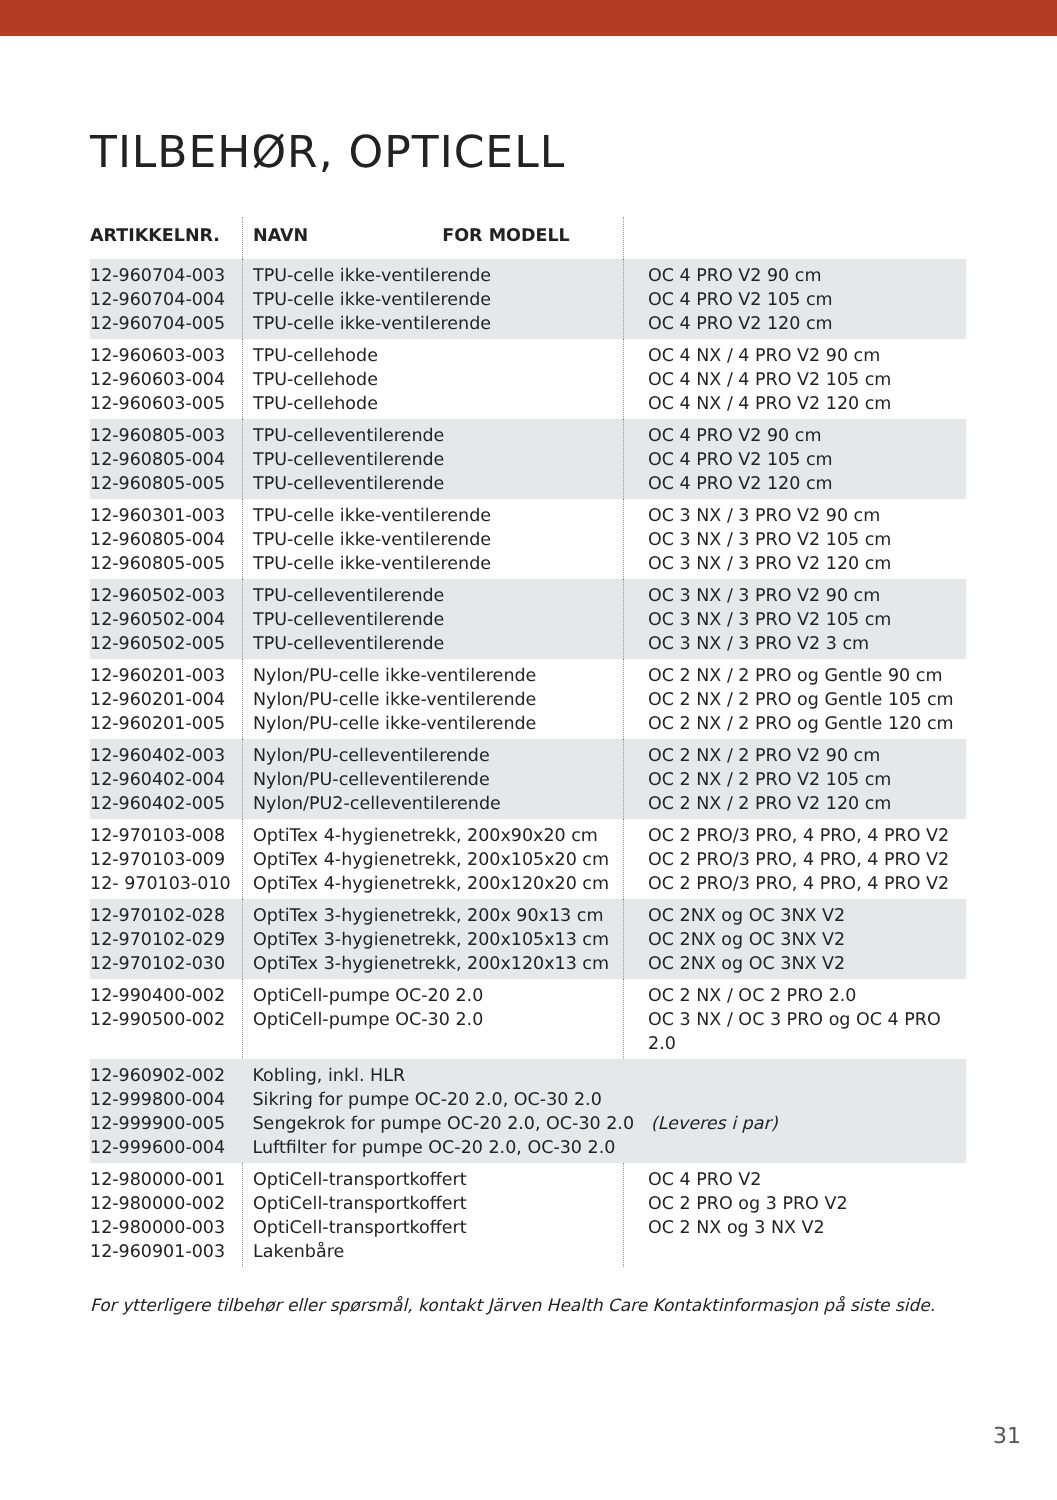TILBEHØR, OPTICELL
| ARTIKKELNR. | NAVN FOR MODELL | |
| --- | --- | --- |
| 12-960704-003 12-960704-004 12-960704-005 | TPU-celle ikke-ventilerende TPU-celle ikke-ventilerende TPU-celle ikke-ventilerende | OC 4 PRO V2 90 cm OC 4 PRO V2 105 cm OC 4 PRO V2 120 cm |
| 12-960603-003 12-960603-004 12-960603-005 | TPU-cellehode TPU-cellehode TPU-cellehode | OC 4 NX / 4 PRO V2 90 cm OC 4 NX / 4 PRO V2 105 cm OC 4 NX / 4 PRO V2 120 cm |
| 12-960805-003 12-960805-004 12-960805-005 | TPU-celleventilerende TPU-celleventilerende TPU-celleventilerende | OC 4 PRO V2 90 cm OC 4 PRO V2 105 cm OC 4 PRO V2 120 cm |
| 12-960301-003 12-960805-004 12-960805-005 | TPU-celle ikke-ventilerende TPU-celle ikke-ventilerende TPU-celle ikke-ventilerende | OC 3 NX / 3 PRO V2 90 cm OC 3 NX / 3 PRO V2 105 cm OC 3 NX / 3 PRO V2 120 cm |
| 12-960502-003 12-960502-004 12-960502-005 | TPU-celleventilerende TPU-celleventilerende TPU-celleventilerende | OC 3 NX / 3 PRO V2 90 cm OC 3 NX / 3 PRO V2 105 cm OC 3 NX / 3 PRO V2 3 cm |
| 12-960201-003 12-960201-004 12-960201-005 | Nylon/PU-celle ikke-ventilerende Nylon/PU-celle ikke-ventilerende Nylon/PU-celle ikke-ventilerende | OC 2 NX / 2 PRO og Gentle 90 cm OC 2 NX / 2 PRO og Gentle 105 cm OC 2 NX / 2 PRO og Gentle 120 cm |
| 12-960402-003 12-960402-004 12-960402-005 | Nylon/PU-celleventilerende Nylon/PU-celleventilerende Nylon/PU2-celleventilerende | OC 2 NX / 2 PRO V2 90 cm OC 2 NX / 2 PRO V2 105 cm OC 2 NX / 2 PRO V2 120 cm |
| 12-970103-008 12-970103-009 12- 970103-010 | OptiTex 4-hygienetrekk, 200x90x20 cm OptiTex 4-hygienetrekk, 200x105x20 cm OptiTex 4-hygienetrekk, 200x120x20 cm | OC 2 PRO/3 PRO, 4 PRO, 4 PRO V2 OC 2 PRO/3 PRO, 4 PRO, 4 PRO V2 OC 2 PRO/3 PRO, 4 PRO, 4 PRO V2 |
| 12-970102-028 12-970102-029 12-970102-030 | OptiTex 3-hygienetrekk, 200x 90x13 cm OptiTex 3-hygienetrekk, 200x105x13 cm OptiTex 3-hygienetrekk, 200x120x13 cm | OC 2NX og OC 3NX V2 OC 2NX og OC 3NX V2 OC 2NX og OC 3NX V2 |
| 12-990400-002 12-990500-002 | OptiCell-pumpe OC-20 2.0 OptiCell-pumpe OC-30 2.0 | OC 2 NX / OC 2 PRO 2.0 OC 3 NX / OC 3 PRO og OC 4 PRO 2.0 |
| 12-960902-002 12-999800-004 12-999900-005 12-999600-004 | Kobling, inkl. HLR Sikring for pumpe OC-20 2.0, OC-30 2.0 Sengekrok for pumpe OC-20 2.0, OC-30 2.0 (Leveres i par) Luftfilter for pumpe OC-20 2.0, OC-30 2.0 | |
| 12-980000-001 12-980000-002 12-980000-003 12-960901-003 | OptiCell-transportkoffert OptiCell-transportkoffert OptiCell-transportkoffert Lakenbåre | OC 4 PRO V2 OC 2 PRO og 3 PRO V2 OC 2 NX og 3 NX V2 |
For ytterligere tilbehør eller spørsmål, kontakt Järven Health Care Kontaktinformasjon på siste side.
31